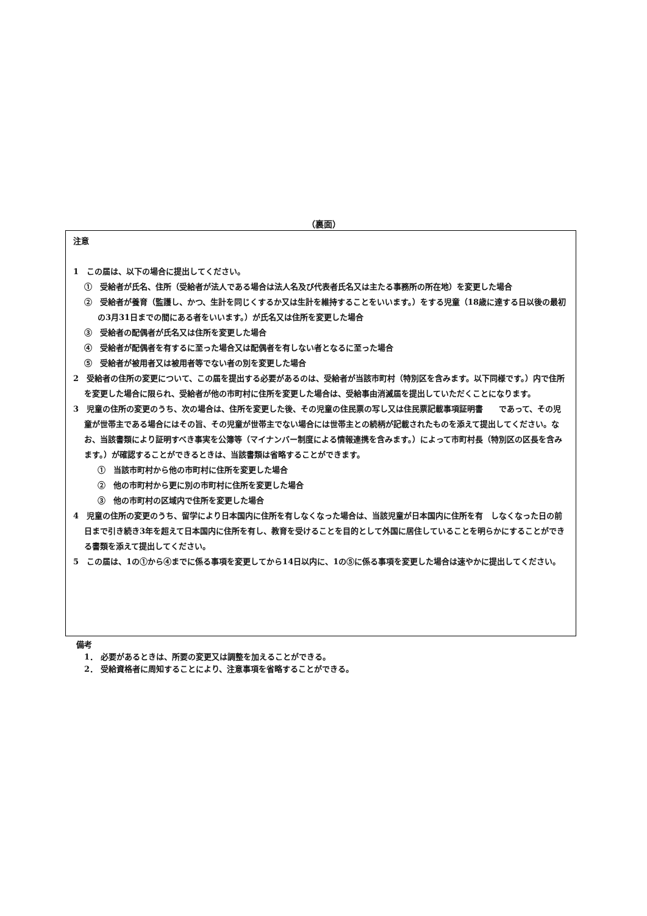（裏面）
注意
1　この届は、以下の場合に提出してください。
①　受給者が氏名、住所（受給者が法人である場合は法人名及び代表者氏名又は主たる事務所の所在地）を変更した場合
②　受給者が養育（監護し、かつ、生計を同じくするか又は生計を維持することをいいます。）をする児童（18歳に達する日以後の最初の3月31日までの間にある者をいいます。）が氏名又は住所を変更した場合
③　受給者の配偶者が氏名又は住所を変更した場合
④　受給者が配偶者を有するに至った場合又は配偶者を有しない者となるに至った場合
⑤　受給者が被用者又は被用者等でない者の別を変更した場合
2　受給者の住所の変更について、この届を提出する必要があるのは、受給者が当該市町村（特別区を含みます。以下同様です。）内で住所を変更した場合に限られ、受給者が他の市町村に住所を変更した場合は、受給事由消滅届を提出していただくことになります。
3　児童の住所の変更のうち、次の場合は、住所を変更した後、その児童の住民票の写し又は住民票記載事項証明書　　であって、その児童が世帯主である場合にはその旨、その児童が世帯主でない場合には世帯主との続柄が記載されたものを添えて提出してください。なお、当該書類により証明すべき事実を公簿等（マイナンバー制度による情報連携を含みます。）によって市町村長（特別区の区長を含みます。）が確認することができるときは、当該書類は省略することができます。
①　当該市町村から他の市町村に住所を変更した場合
②　他の市町村から更に別の市町村に住所を変更した場合
③　他の市町村の区域内で住所を変更した場合
4　児童の住所の変更のうち、留学により日本国内に住所を有しなくなった場合は、当該児童が日本国内に住所を有　しなくなった日の前日まで引き続き3年を超えて日本国内に住所を有し、教育を受けることを目的として外国に居住していることを明らかにすることができる書類を添えて提出してください。
5　この届は、1の①から④までに係る事項を変更してから14日以内に、1の⑤に係る事項を変更した場合は速やかに提出してください。
備考
　1． 必要があるときは、所要の変更又は調整を加えることができる。
　2． 受給資格者に周知することにより、注意事項を省略することができる。